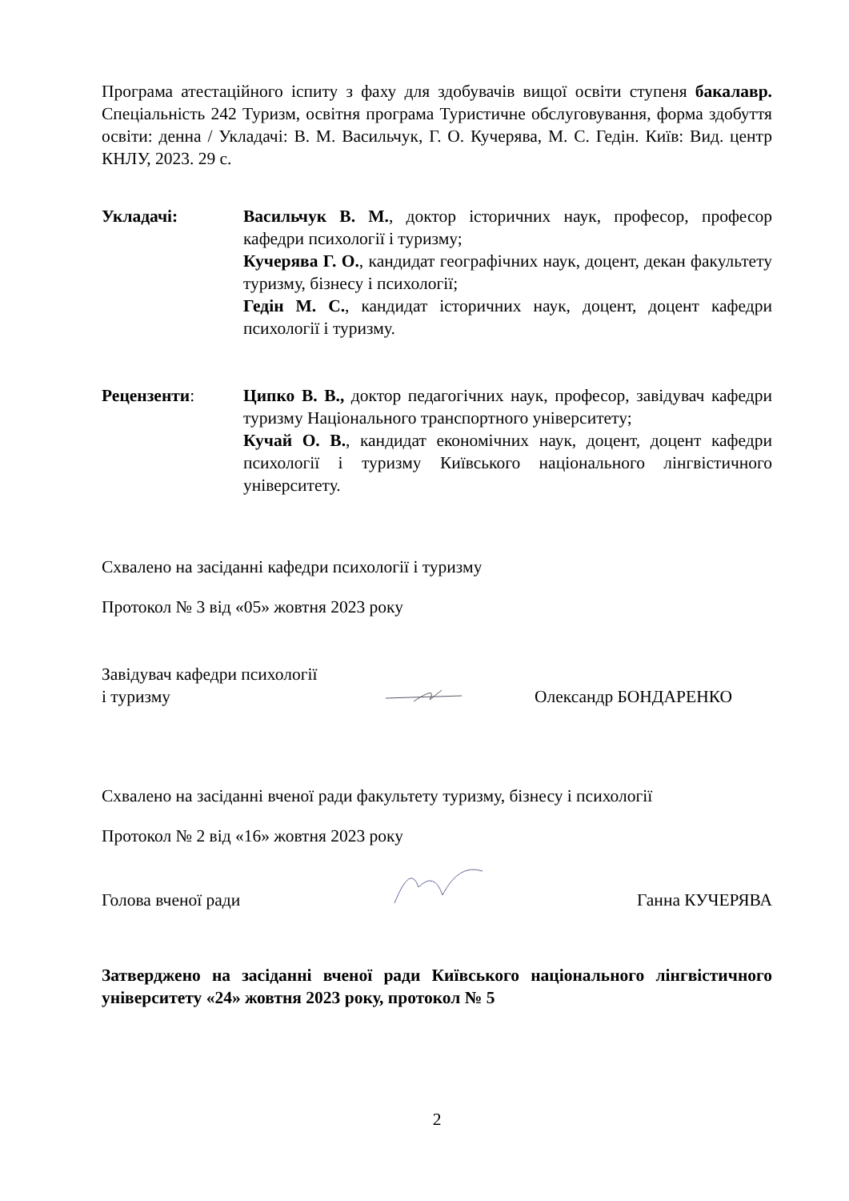Програма атестаційного іспиту з фаху для здобувачів вищої освіти ступеня бакалавр. Спеціальність 242 Туризм, освітня програма Туристичне обслуговування, форма здобуття освіти: денна / Укладачі: В. М. Васильчук, Г. О. Кучерява, М. С. Гедін. Київ: Вид. центр КНЛУ, 2023. 29 с.
Укладачі: Васильчук В. М., доктор історичних наук, професор, професор кафедри психології і туризму;
Кучерява Г. О., кандидат географічних наук, доцент, декан факультету туризму, бізнесу і психології;
Гедін М. С., кандидат історичних наук, доцент, доцент кафедри психології і туризму.
Рецензенти: Ципко В. В., доктор педагогічних наук, професор, завідувач кафедри туризму Національного транспортного університету;
Кучай О. В., кандидат економічних наук, доцент, доцент кафедри психології і туризму Київського національного лінгвістичного університету.
Схвалено на засіданні кафедри психології і туризму
Протокол № 3 від «05» жовтня 2023 року
Завідувач кафедри психології
і туризму
Олександр БОНДАРЕНКО
Схвалено на засіданні вченої ради факультету туризму, бізнесу і психології
Протокол № 2 від «16» жовтня 2023 року
Голова вченої ради
Ганна КУЧЕРЯВА
Затверджено на засіданні вченої ради Київського національного лінгвістичного університету «24» жовтня 2023 року, протокол № 5
2